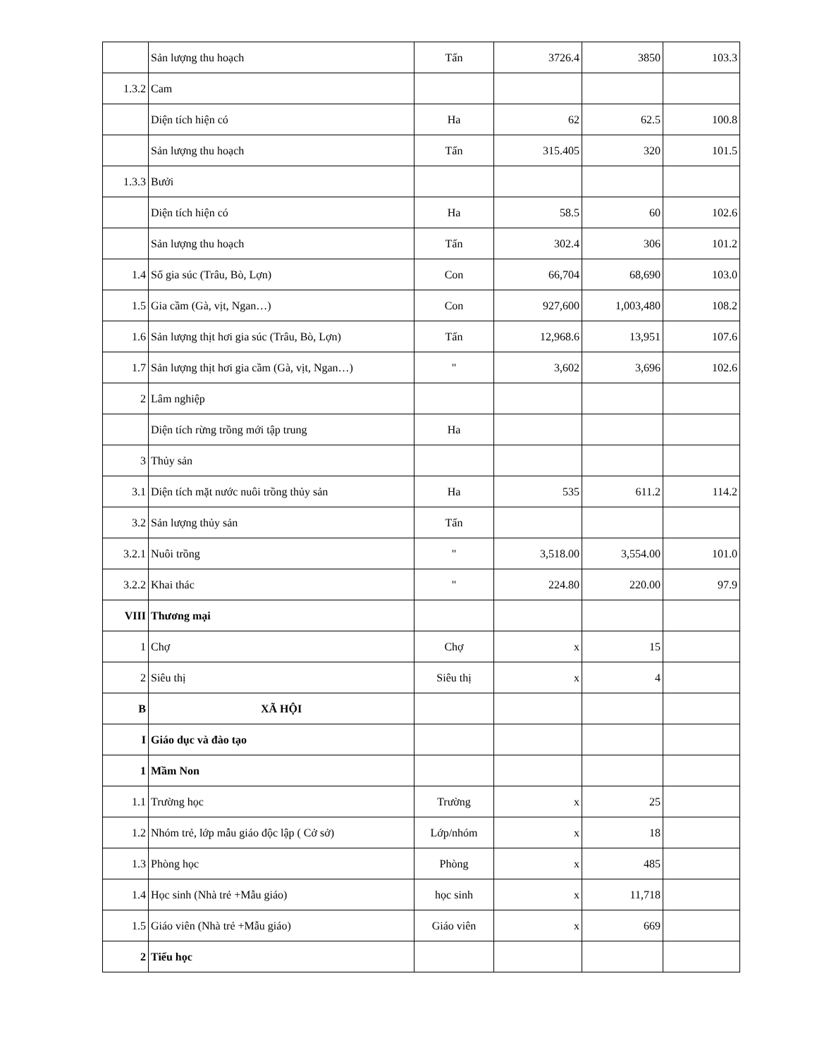| | Sản lượng thu hoạch | Tấn | 3726.4 | 3850 | 103.3 |
| 1.3.2 | Cam | | | | |
| | Diện tích hiện có | Ha | 62 | 62.5 | 100.8 |
| | Sản lượng thu hoạch | Tấn | 315.405 | 320 | 101.5 |
| 1.3.3 | Bưởi | | | | |
| | Diện tích hiện có | Ha | 58.5 | 60 | 102.6 |
| | Sản lượng thu hoạch | Tấn | 302.4 | 306 | 101.2 |
| 1.4 | Số gia súc (Trâu, Bò, Lợn) | Con | 66,704 | 68,690 | 103.0 |
| 1.5 | Gia cầm (Gà, vịt, Ngan…) | Con | 927,600 | 1,003,480 | 108.2 |
| 1.6 | Sản lượng thịt hơi gia súc (Trâu, Bò, Lợn) | Tấn | 12,968.6 | 13,951 | 107.6 |
| 1.7 | Sản lượng thịt hơi gia cầm (Gà, vịt, Ngan…) | " | 3,602 | 3,696 | 102.6 |
| 2 | Lâm nghiệp | | | | |
| | Diện tích rừng trồng mới tập trung | Ha | | | |
| 3 | Thủy sản | | | | |
| 3.1 | Diện tích mặt nước nuôi trồng thủy sản | Ha | 535 | 611.2 | 114.2 |
| 3.2 | Sản lượng thủy sản | Tấn | | | |
| 3.2.1 | Nuôi trồng | " | 3,518.00 | 3,554.00 | 101.0 |
| 3.2.2 | Khai thác | " | 224.80 | 220.00 | 97.9 |
| VIII | Thương mại | | | | |
| 1 | Chợ | Chợ | x | 15 | |
| 2 | Siêu thị | Siêu thị | x | 4 | |
| B | XÃ HỘI | | | | |
| I | Giáo dục và đào tạo | | | | |
| 1 | Mầm Non | | | | |
| 1.1 | Trường học | Trường | x | 25 | |
| 1.2 | Nhóm trẻ, lớp mẫu giáo độc lập ( Cở sở) | Lớp/nhóm | x | 18 | |
| 1.3 | Phòng học | Phòng | x | 485 | |
| 1.4 | Học sinh (Nhà trẻ +Mẫu giáo) | học sinh | x | 11,718 | |
| 1.5 | Giáo viên (Nhà trẻ +Mẫu giáo) | Giáo viên | x | 669 | |
| 2 | Tiểu học | | | | |